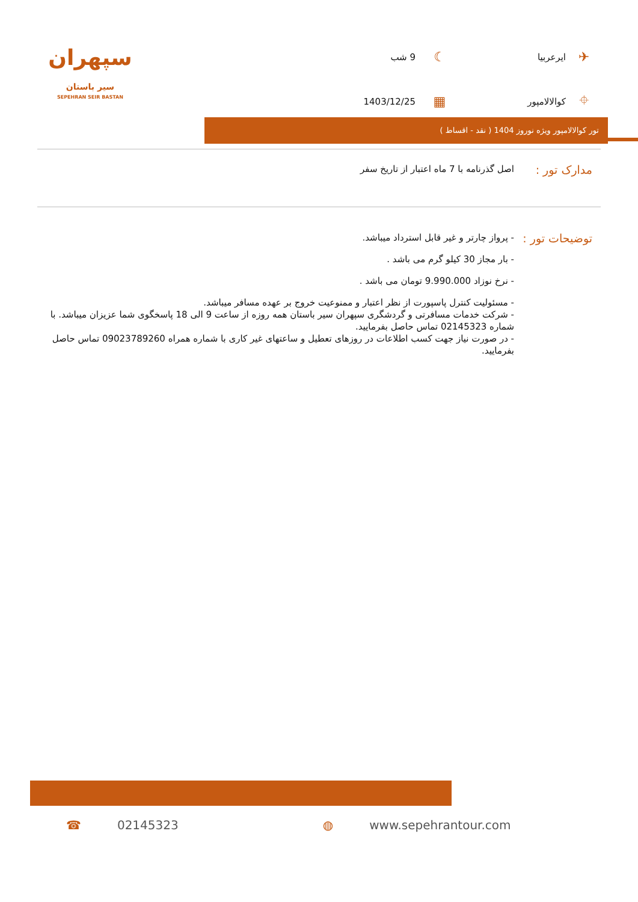✈
ایرعربیا
☾
9 شب
⌖
کوالالامپور
▦
1403/12/25
سپهران
سیر باستان
SEPEHRAN SEIR BASTAN
تور کوالالامپور ویژه نوروز 1404 ( نقد - اقساط )
مدارک تور :
اصل گذرنامه با 7 ماه اعتبار از تاریخ سفر
توضیحات تور :
- پرواز چارتر و غیر قابل استرداد میباشد.
- بار مجاز 30 کیلو گرم می باشد .
- نرخ نوزاد 9.990.000 تومان می باشد .
- مسئولیت کنترل پاسپورت از نظر اعتبار و ممنوعیت خروج بر عهده مسافر میباشد.
- شرکت خدمات مسافرتی و گردشگری سپهران سیر باستان همه روزه از ساعت 9 الی 18 پاسخگوی شما عزیزان میباشد. با شماره 02145323 تماس حاصل بفرمایید.
- در صورت نیاز جهت کسب اطلاعات در روزهای تعطیل و ساعتهای غیر کاری با شماره همراه 09023789260 تماس حاصل بفرمایید.
☎ 02145323 ◍ www.sepehrantour.com